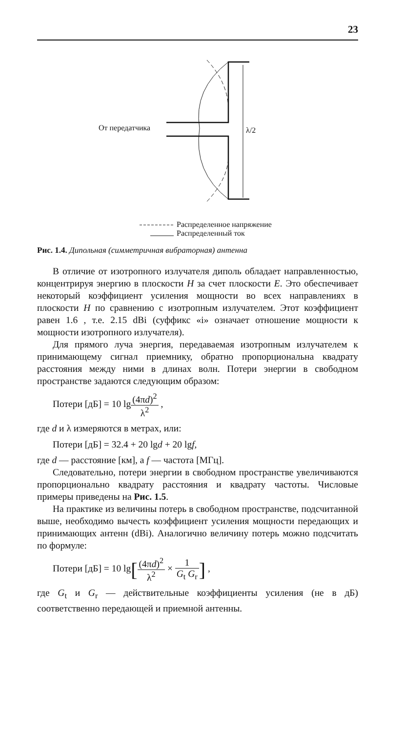23
От передатчика λ/2
Распределенное напряжение
Распределенный ток
Рис. 1.4. Дипольная (симметричная вибраторная) антенна
В отличие от изотропного излучателя диполь обладает направленностью, концентрируя энергию в плоскости H за счет плоскости E. Это обеспечивает некоторый коэффициент усиления мощности во всех направлениях в плоскости H по сравнению с изотропным излучателем. Этот коэффициент равен 1.6 , т.е. 2.15 dBi (суффикс «i» означает отношение мощности к мощности изотропного излучателя).
Для прямого луча энергия, передаваемая изотропным излучателем к принимающему сигнал приемнику, обратно пропорциональна квадрату расстояния между ними в длинах волн. Потери энергии в свободном пространстве задаются следующим образом:
Потери [дБ] = 10 lg(4πd)<sup>2</sup> λ<sup>2</sup> ,
где d и λ измеряются в метрах, или:
Потери [дБ] = 32.4 + 20 lgd + 20 lgf,
где d — расстояние [км], а f — частота [МГц].
Следовательно, потери энергии в свободном пространстве увеличиваются пропорционально квадрату расстояния и квадрату частоты. Числовые примеры приведены на Рис. 1.5.
На практике из величины потерь в свободном пространстве, подсчитанной выше, необходимо вычесть коэффициент усиления мощности передающих и принимающих антенн (dBi). Аналогично величину потерь можно подсчитать по формуле:
Потери [дБ] = 10 lg[(4πd)<sup>2</sup> λ<sup>2</sup> × 1 G<sub>t</sub> G<sub>r</sub>] ,
где G<sub>t</sub> и G<sub>r</sub> — действительные коэффициенты усиления (не в дБ) соответственно передающей и приемной антенны.